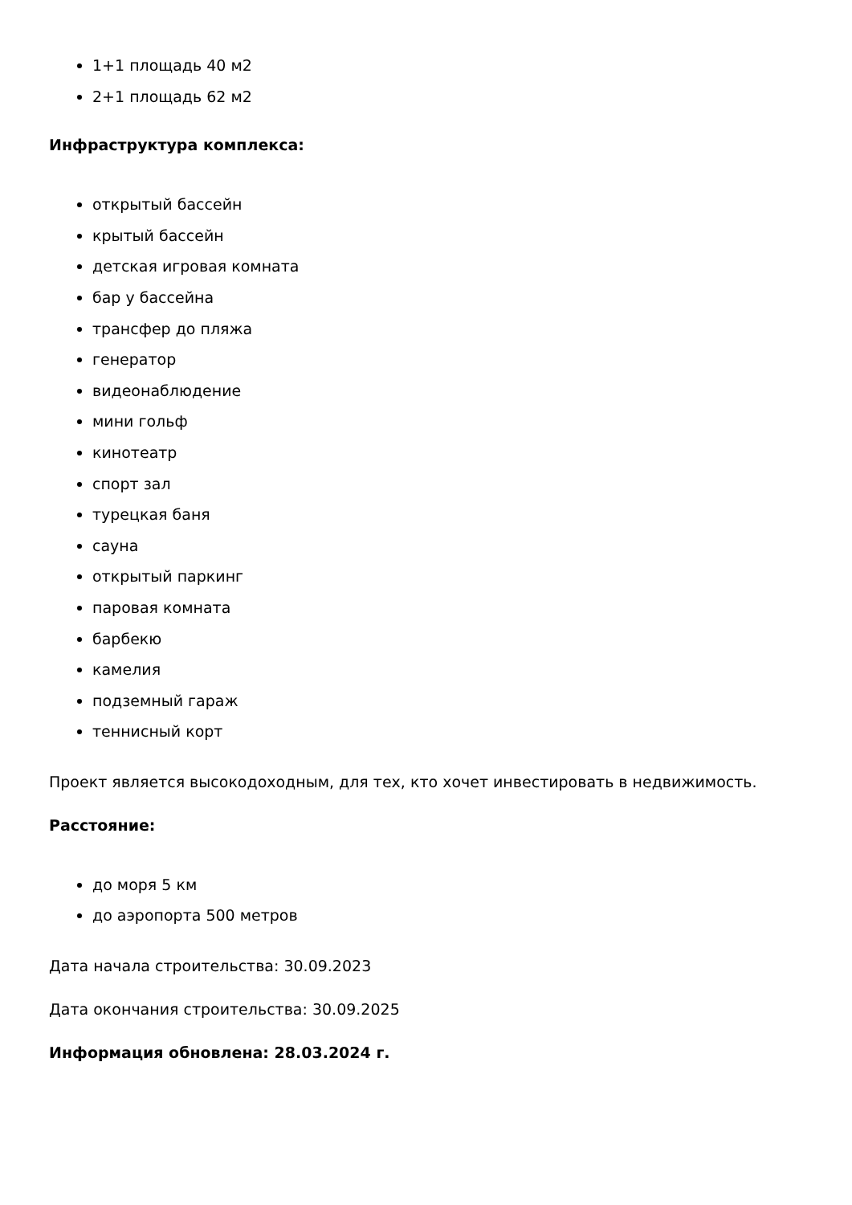1+1 площадь 40 м2
2+1 площадь 62 м2
Инфраструктура комплекса:
открытый бассейн
крытый бассейн
детская игровая комната
бар у бассейна
трансфер до пляжа
генератор
видеонаблюдение
мини гольф
кинотеатр
спорт зал
турецкая баня
сауна
открытый паркинг
паровая комната
барбекю
камелия
подземный гараж
теннисный корт
Проект является высокодоходным, для тех, кто хочет инвестировать в недвижимость.
Расстояние:
до моря 5 км
до аэропорта 500 метров
Дата начала строительства: 30.09.2023
Дата окончания строительства: 30.09.2025
Информация обновлена: 28.03.2024 г.